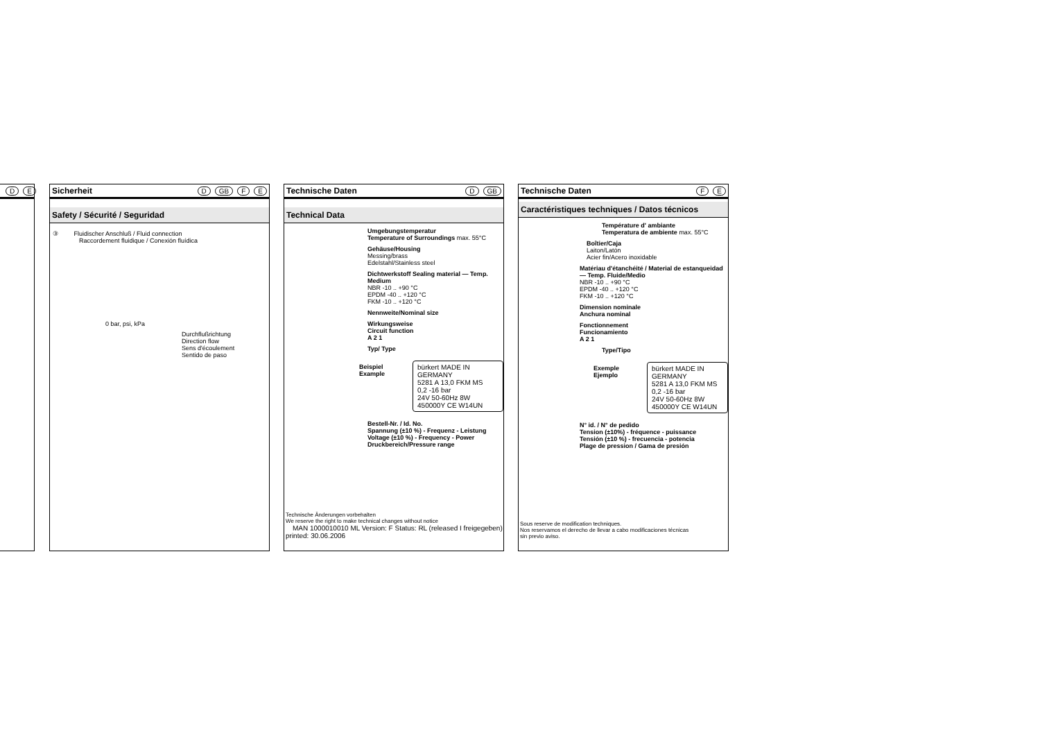D E
Sicherheit D GB F E
Safety / Sécurité / Seguridad
③ Fluidischer Anschluß / Fluid connection
Raccordement fluidique / Conexión fluídica
0 bar, psi, kPa
Durchflußrichtung
Direction flow
Sens d'écoulement
Sentido de paso
Technische Daten D GB
Technical Data
Umgebungstemperatur
Temperature of Surroundings max. 55°C
Gehäuse/Housing
Messing/brass
Edelstahl/Stainless steel
Dichtwerkstoff Sealing material — Temp. Medium
NBR -10 .. +90 °C
EPDM -40 .. +120 °C
FKM -10 .. +120 °C
Nennweite/Nominal size
Wirkungsweise
Circuit function
A 2 1
Typ/ Type
Beispiel
Example
bürkert MADE IN GERMANY
5281 A 13,0 FKM MS
0,2 -16 bar
24V 50-60Hz 8W
450000Y CE W14UN
Bestell-Nr. / Id. No.
Spannung (±10 %) - Frequenz - Leistung
Voltage (±10 %) - Frequency - Power
Druckbereich/Pressure range
Technische Änderungen vorbehalten
We reserve the right to make technical changes without notice
MAN 1000010010 ML Version: F Status: RL (released I freigegeben) printed: 30.06.2006
Technische Daten F E
Caractéristiques techniques / Datos técnicos
Température d' ambiante
Temperatura de ambiente max. 55°C
Boîtier/Caja
Laiton/Latón
Acier fin/Acero inoxidable
Matériau d'étanchéité / Material de estanqueidad — Temp. Fluide/Medio
NBR -10 .. +90 °C
EPDM -40 .. +120 °C
FKM -10 .. +120 °C
Dimension nominale
Anchura nominal
Fonctionnement
Funcionamiento
A 2 1
Type/Tipo
Exemple
Ejemplo
bürkert MADE IN GERMANY
5281 A 13,0 FKM MS
0,2 -16 bar
24V 50-60Hz 8W
450000Y CE W14UN
N° id. / N° de pedido
Tension (±10%) - fréquence - puissance
Tensión (±10 %) - frecuencia - potencia
Plage de pression / Gama de presión
Sous reserve de modification techniques.
Nos reservamos el derecho de llevar a cabo modificaciones técnicas
sin previo aviso.